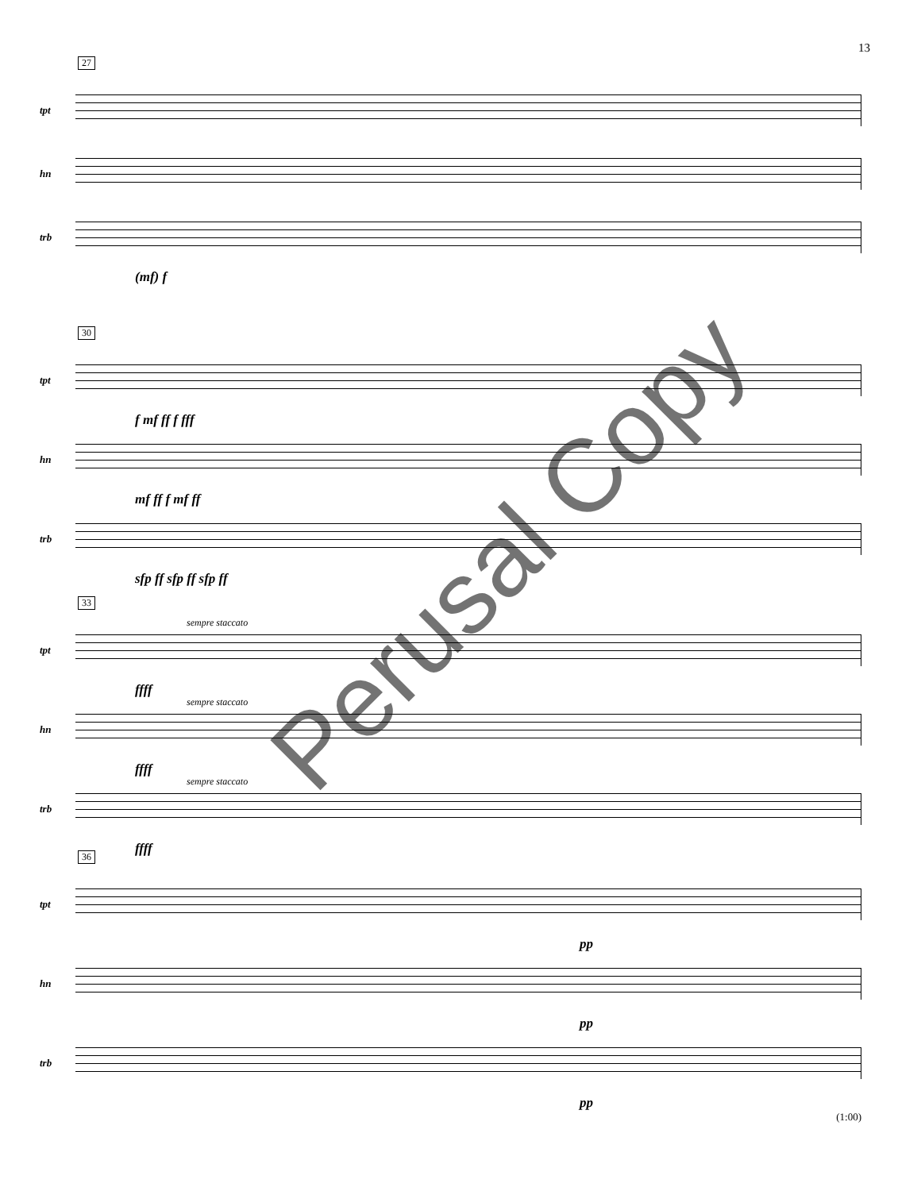13
27
tpt
hn
trb
(mf) f
30
tpt
f mf ff f fff
hn
mf ff f mf ff
trb
sfp ff sfp ff sfp ff
33
tpt
sempre staccato
ffff
hn
sempre staccato
ffff
trb
sempre staccato
ffff
36
tpt
pp
hn
pp
trb
pp
(1:00)
Perusal Copy